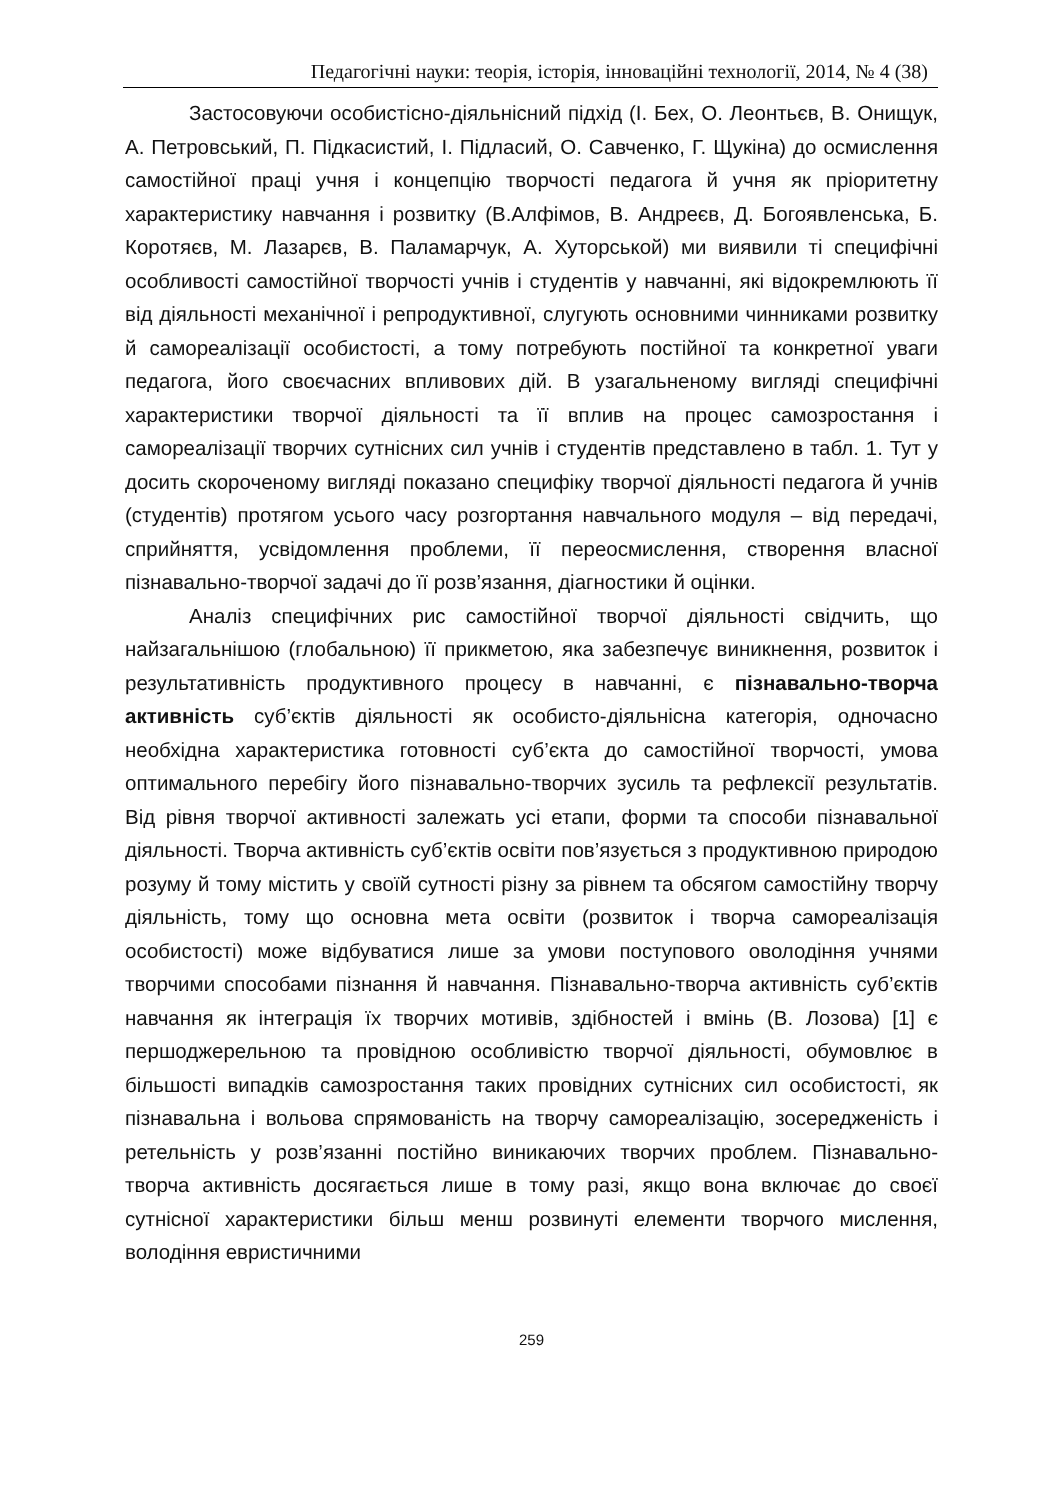Педагогічні науки: теорія, історія, інноваційні технології, 2014, № 4 (38)
Застосовуючи особистісно-діяльнісний підхід (І. Бех, О. Леонтьєв, В. Онищук, А. Петровський, П. Підкасистий, І. Підласий, О. Савченко, Г. Щукіна) до осмислення самостійної праці учня і концепцію творчості педагога й учня як пріоритетну характеристику навчання і розвитку (В.Алфімов, В. Андреєв, Д. Богоявленська, Б. Коротяєв, М. Лазарєв, В. Паламарчук, А. Хуторськой) ми виявили ті специфічні особливості самостійної творчості учнів і студентів у навчанні, які відокремлюють її від діяльності механічної і репродуктивної, слугують основними чинниками розвитку й самореалізації особистості, а тому потребують постійної та конкретної уваги педагога, його своєчасних впливових дій. В узагальненому вигляді специфічні характеристики творчої діяльності та її вплив на процес самозростання і самореалізації творчих сутнісних сил учнів і студентів представлено в табл. 1. Тут у досить скороченому вигляді показано специфіку творчої діяльності педагога й учнів (студентів) протягом усього часу розгортання навчального модуля – від передачі, сприйняття, усвідомлення проблеми, її переосмислення, створення власної пізнавально-творчої задачі до її розв’язання, діагностики й оцінки.
Аналіз специфічних рис самостійної творчої діяльності свідчить, що найзагальнішою (глобальною) її прикметою, яка забезпечує виникнення, розвиток і результативність продуктивного процесу в навчанні, є пізнавально-творча активність суб’єктів діяльності як особисто-діяльнісна категорія, одночасно необхідна характеристика готовності суб’єкта до самостійної творчості, умова оптимального перебігу його пізнавально-творчих зусиль та рефлексії результатів. Від рівня творчої активності залежать усі етапи, форми та способи пізнавальної діяльності. Творча активність суб’єктів освіти пов’язується з продуктивною природою розуму й тому містить у своїй сутності різну за рівнем та обсягом самостійну творчу діяльність, тому що основна мета освіти (розвиток і творча самореалізація особистості) може відбуватися лише за умови поступового оволодіння учнями творчими способами пізнання й навчання. Пізнавально-творча активність суб’єктів навчання як інтеграція їх творчих мотивів, здібностей і вмінь (В. Лозова) [1] є першоджерельною та провідною особливістю творчої діяльності, обумовлює в більшості випадків самозростання таких провідних сутнісних сил особистості, як пізнавальна і вольова спрямованість на творчу самореалізацію, зосередженість і ретельність у розв’язанні постійно виникаючих творчих проблем. Пізнавально-творча активність досягається лише в тому разі, якщо вона включає до своєї сутнісної характеристики більш менш розвинуті елементи творчого мислення, володіння евристичними
259